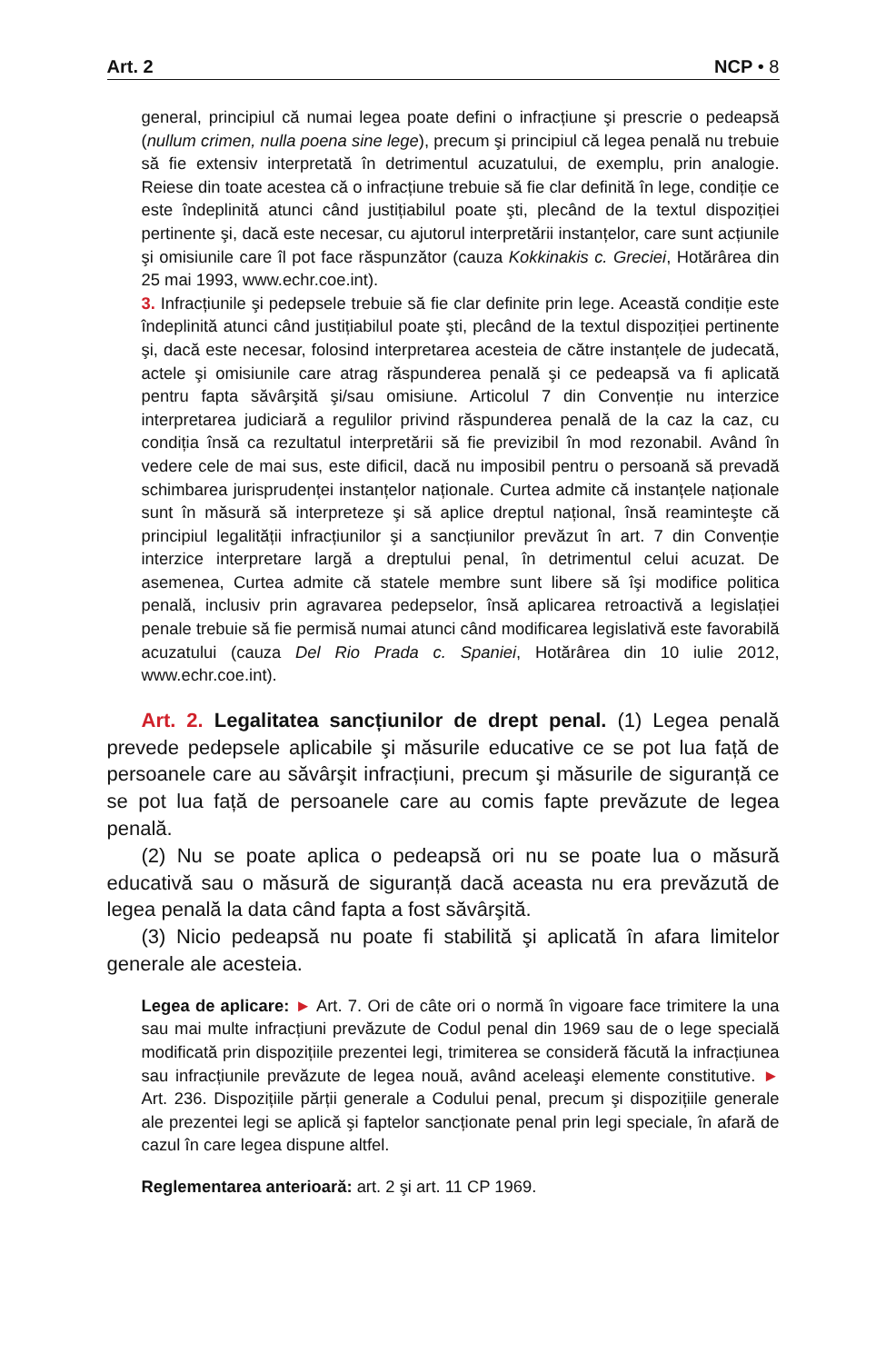Art. 2 NCP • 8
general, principiul că numai legea poate defini o infracțiune şi prescrie o pedeapsă (nullum crimen, nulla poena sine lege), precum şi principiul că legea penală nu trebuie să fie extensiv interpretată în detrimentul acuzatului, de exemplu, prin analogie. Reiese din toate acestea că o infracțiune trebuie să fie clar definită în lege, condiție ce este îndeplinită atunci când justițiabilul poate şti, plecând de la textul dispoziției pertinente şi, dacă este necesar, cu ajutorul interpretării instanțelor, care sunt acțiunile şi omisiunile care îl pot face răspunzător (cauza Kokkinakis c. Greciei, Hotărârea din 25 mai 1993, www.echr.coe.int).
3. Infracțiunile şi pedepsele trebuie să fie clar definite prin lege. Această condiție este îndeplinită atunci când justițiabilul poate şti, plecând de la textul dispoziției pertinente şi, dacă este necesar, folosind interpretarea acesteia de către instanțele de judecată, actele şi omisiunile care atrag răspunderea penală şi ce pedeapsă va fi aplicată pentru fapta săvârşită şi/sau omisiune. Articolul 7 din Convenție nu interzice interpretarea judiciară a regulilor privind răspunderea penală de la caz la caz, cu condiția însă ca rezultatul interpretării să fie previzibil în mod rezonabil. Având în vedere cele de mai sus, este dificil, dacă nu imposibil pentru o persoană să prevadă schimbarea jurisprudenței instanțelor naționale. Curtea admite că instanțele naționale sunt în măsură să interpreteze şi să aplice dreptul național, însă reaminteşte că principiul legalității infracțiunilor şi a sancțiunilor prevăzut în art. 7 din Convenție interzice interpretare largă a dreptului penal, în detrimentul celui acuzat. De asemenea, Curtea admite că statele membre sunt libere să îşi modifice politica penală, inclusiv prin agravarea pedepselor, însă aplicarea retroactivă a legislației penale trebuie să fie permisă numai atunci când modificarea legislativă este favorabilă acuzatului (cauza Del Rio Prada c. Spaniei, Hotărârea din 10 iulie 2012, www.echr.coe.int).
Art. 2. Legalitatea sancțiunilor de drept penal. (1) Legea penală prevede pedepsele aplicabile şi măsurile educative ce se pot lua față de persoanele care au săvârşit infracțiuni, precum şi măsurile de siguranță ce se pot lua față de persoanele care au comis fapte prevăzute de legea penală.
(2) Nu se poate aplica o pedeapsă ori nu se poate lua o măsură educativă sau o măsură de siguranță dacă aceasta nu era prevăzută de legea penală la data când fapta a fost săvârşită.
(3) Nicio pedeapsă nu poate fi stabilită şi aplicată în afara limitelor generale ale acesteia.
Legea de aplicare: ► Art. 7. Ori de câte ori o normă în vigoare face trimitere la una sau mai multe infracțiuni prevăzute de Codul penal din 1969 sau de o lege specială modificată prin dispozițiile prezentei legi, trimiterea se consideră făcută la infracțiunea sau infracțiunile prevăzute de legea nouă, având aceleaşi elemente constitutive. ► Art. 236. Dispozițiile părții generale a Codului penal, precum şi dispozițiile generale ale prezentei legi se aplică şi faptelor sancționate penal prin legi speciale, în afară de cazul în care legea dispune altfel.
Reglementarea anterioară: art. 2 şi art. 11 CP 1969.